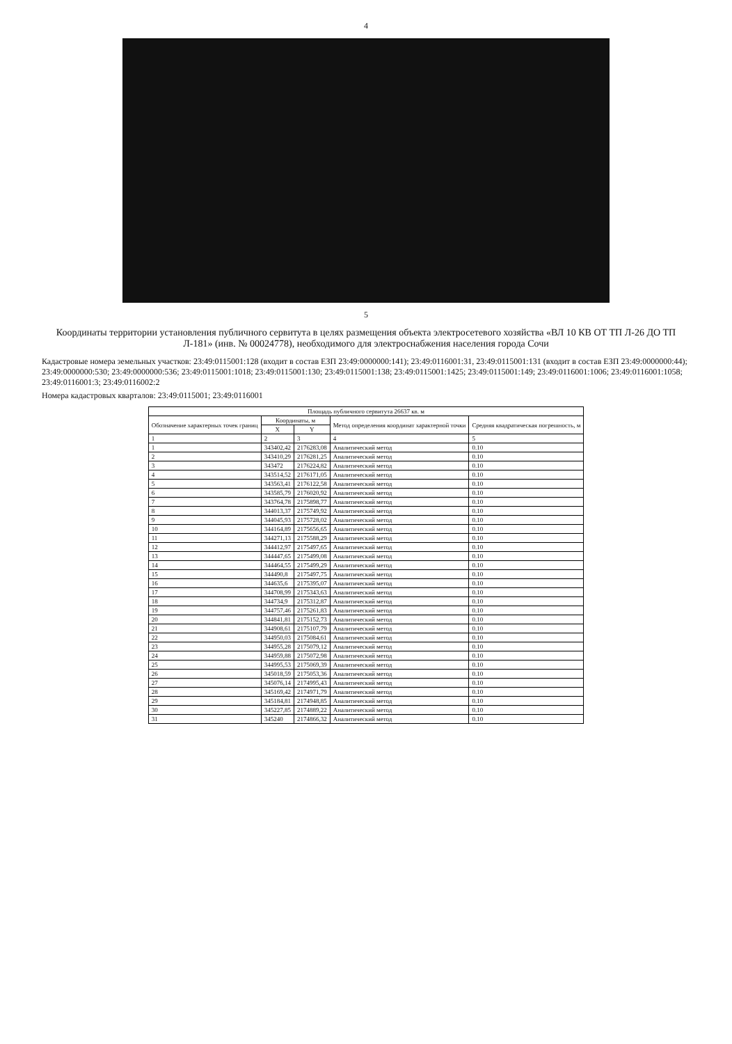4
5
Координаты территории установления публичного сервитута в целях размещения объекта электросетевого хозяйства «ВЛ 10 КВ ОТ ТП Л-26 ДО ТП Л-181» (инв. № 00024778), необходимого для электроснабжения населения города Сочи
Кадастровые номера земельных участков: 23:49:0115001:128 (входит в состав ЕЗП 23:49:0000000:141); 23:49:0116001:31, 23:49:0115001:131 (входит в состав ЕЗП 23:49:0000000:44); 23:49:0000000:530; 23:49:0000000:536; 23:49:0115001:1018; 23:49:0115001:130; 23:49:0115001:138; 23:49:0115001:1425; 23:49:0115001:149; 23:49:0116001:1006; 23:49:0116001:1058; 23:49:0116001:3; 23:49:0116002:2
Номера кадастровых кварталов: 23:49:0115001; 23:49:0116001
| Площадь публичного сервитута 26637 кв. м | | | | |
| --- | --- | --- | --- | --- |
| Обозначение характерных точек границ | Координаты, м | | Метод определения координат характерной точки | Средняя квадратическая погрешность, м |
| | X | Y | | |
| 1 | 2 | 3 | 4 | 5 |
| 1 | 343402,42 | 2176283,08 | Аналитический метод | 0.10 |
| 2 | 343410,29 | 2176281,25 | Аналитический метод | 0.10 |
| 3 | 343472 | 2176224,82 | Аналитический метод | 0.10 |
| 4 | 343514,52 | 2176171,05 | Аналитический метод | 0.10 |
| 5 | 343563,41 | 2176122,58 | Аналитический метод | 0.10 |
| 6 | 343585,79 | 2176020,92 | Аналитический метод | 0.10 |
| 7 | 343764,78 | 2175898,77 | Аналитический метод | 0.10 |
| 8 | 344013,37 | 2175749,92 | Аналитический метод | 0.10 |
| 9 | 344045,93 | 2175728,02 | Аналитический метод | 0.10 |
| 10 | 344164,89 | 2175656,65 | Аналитический метод | 0.10 |
| 11 | 344271,13 | 2175588,29 | Аналитический метод | 0.10 |
| 12 | 344412,97 | 2175497,65 | Аналитический метод | 0.10 |
| 13 | 344447,65 | 2175499,08 | Аналитический метод | 0.10 |
| 14 | 344464,55 | 2175499,29 | Аналитический метод | 0.10 |
| 15 | 344490,8 | 2175497,75 | Аналитический метод | 0.10 |
| 16 | 344635,6 | 2175395,07 | Аналитический метод | 0.10 |
| 17 | 344708,99 | 2175343,63 | Аналитический метод | 0.10 |
| 18 | 344734,9 | 2175312,87 | Аналитический метод | 0.10 |
| 19 | 344757,46 | 2175261,83 | Аналитический метод | 0.10 |
| 20 | 344841,81 | 2175152,73 | Аналитический метод | 0.10 |
| 21 | 344908,61 | 2175107,79 | Аналитический метод | 0.10 |
| 22 | 344950,03 | 2175084,61 | Аналитический метод | 0.10 |
| 23 | 344955,28 | 2175079,12 | Аналитический метод | 0.10 |
| 24 | 344959,88 | 2175072,98 | Аналитический метод | 0.10 |
| 25 | 344995,53 | 2175069,39 | Аналитический метод | 0.10 |
| 26 | 345018,59 | 2175053,36 | Аналитический метод | 0.10 |
| 27 | 345076,14 | 2174995,43 | Аналитический метод | 0.10 |
| 28 | 345169,42 | 2174971,79 | Аналитический метод | 0.10 |
| 29 | 345184,81 | 2174948,85 | Аналитический метод | 0.10 |
| 30 | 345227,85 | 2174889,22 | Аналитический метод | 0.10 |
| 31 | 345240 | 2174866,32 | Аналитический метод | 0.10 |